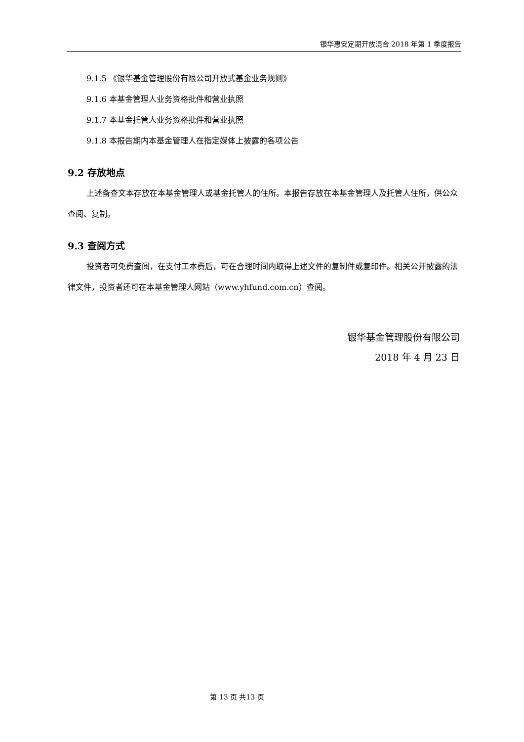银华惠安定期开放混合 2018 年第 1 季度报告
9.1.5 《银华基金管理股份有限公司开放式基金业务规则》
9.1.6 本基金管理人业务资格批件和营业执照
9.1.7 本基金托管人业务资格批件和营业执照
9.1.8 本报告期内本基金管理人在指定媒体上披露的各项公告
9.2 存放地点
上述备查文本存放在本基金管理人或基金托管人的住所。本报告存放在本基金管理人及托管人住所，供公众查阅、复制。
9.3 查阅方式
投资者可免费查阅，在支付工本费后，可在合理时间内取得上述文件的复制件或复印件。相关公开披露的法律文件，投资者还可在本基金管理人网站（www.yhfund.com.cn）查阅。
银华基金管理股份有限公司
2018 年 4 月 23 日
第 13 页 共13 页